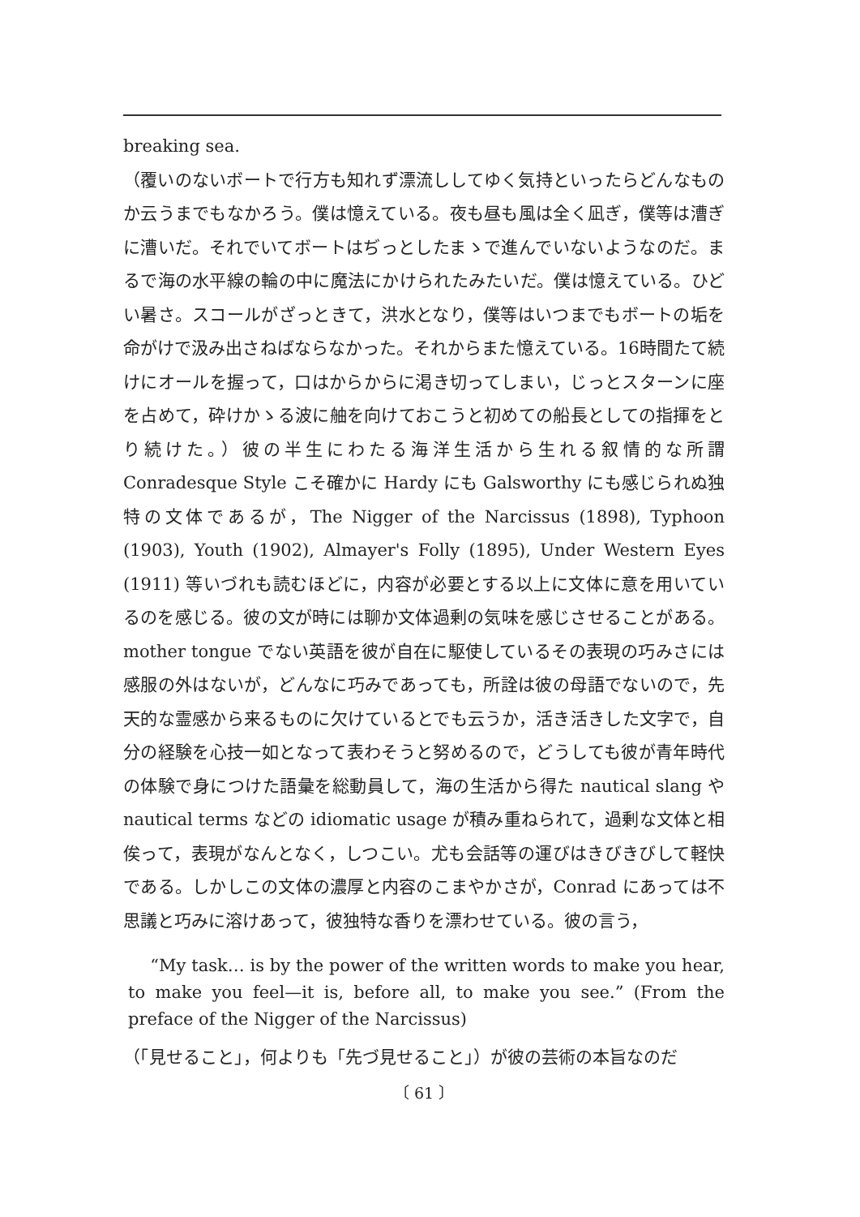breaking sea.
（覆いのないボートで行方も知れず漂流ししてゆく気持といったらどんなものか云うまでもなかろう。僕は憶えている。夜も昼も風は全く凪ぎ，僕等は漕ぎに漕いだ。それでいてボートはぢっとしたまゝで進んでいないようなのだ。まるで海の水平線の輪の中に魔法にかけられたみたいだ。僕は憶えている。ひどい暑さ。スコールがざっときて，洪水となり，僕等はいつまでもボートの垢を命がけで汲み出さねばならなかった。それからまた憶えている。16時間たて続けにオールを握って，口はからからに渇き切ってしまい，じっとスターンに座を占めて，砕けかゝる波に舳を向けておこうと初めての船長としての指揮をとり続けた。）彼の半生にわたる海洋生活から生れる叙情的な所謂 Conradesque Style こそ確かに Hardy にも Galsworthy にも感じられぬ独特の文体であるが，The Nigger of the Narcissus (1898), Typhoon (1903), Youth (1902), Almayer's Folly (1895), Under Western Eyes (1911) 等いづれも読むほどに，内容が必要とする以上に文体に意を用いているのを感じる。彼の文が時には聊か文体過剰の気味を感じさせることがある。 mother tongue でない英語を彼が自在に駆使しているその表現の巧みさには感服の外はないが，どんなに巧みであっても，所詮は彼の母語でないので，先天的な霊感から来るものに欠けているとでも云うか，活き活きした文字で，自分の経験を心技一如となって表わそうと努めるので，どうしても彼が青年時代の体験で身につけた語彙を総動員して，海の生活から得た nautical slang や nautical terms などの idiomatic usage が積み重ねられて，過剰な文体と相俟って，表現がなんとなく，しつこい。尤も会話等の運びはきびきびして軽快である。しかしこの文体の濃厚と内容のこまやかさが，Conrad にあっては不思議と巧みに溶けあって，彼独特な香りを漂わせている。彼の言う，
“My task… is by the power of the written words to make you hear, to make you feel—it is, before all, to make you see.” (From the preface of the Nigger of the Narcissus)
（「見せること」，何よりも「先づ見せること」）が彼の芸術の本旨なのだ
〔 61 〕